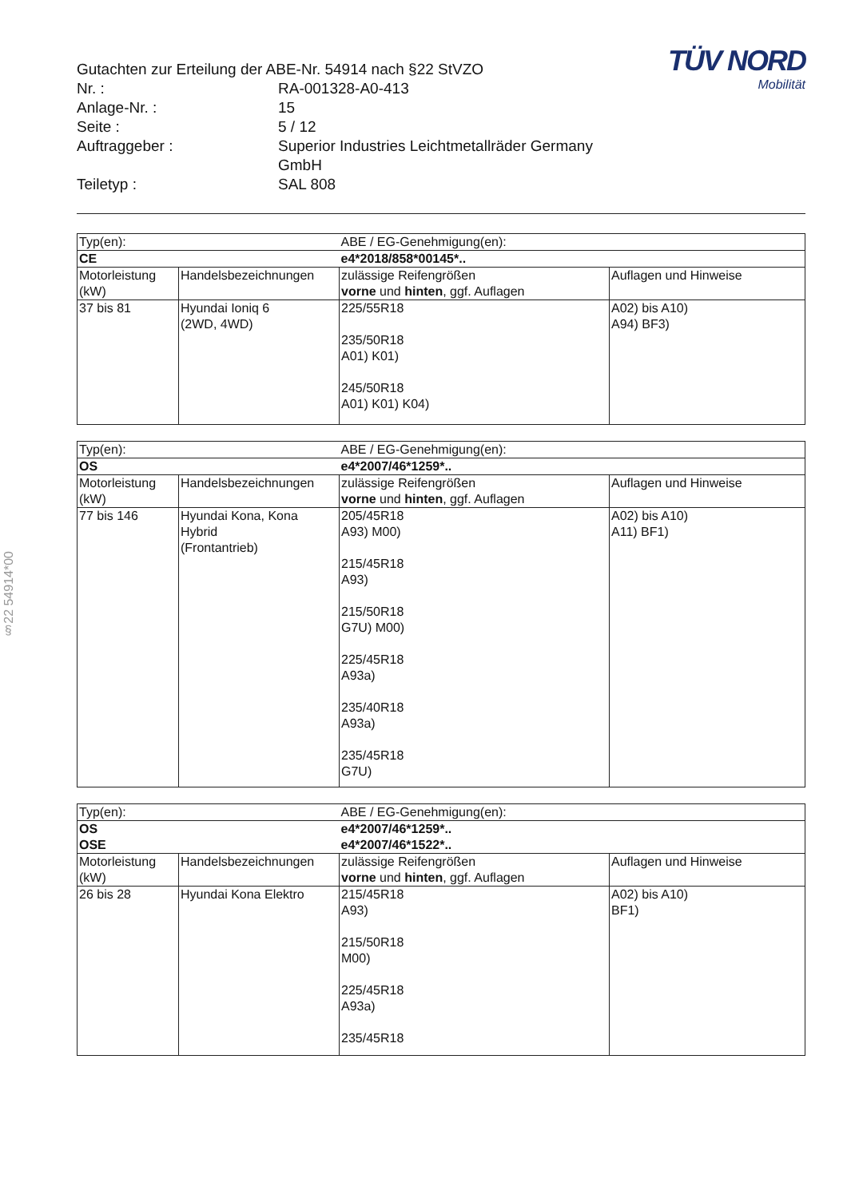§22 54914*00
Gutachten zur Erteilung der ABE-Nr. 54914 nach §22 StVZO
Nr. : RA-001328-A0-413
Anlage-Nr. : 15
Seite : 5 / 12
Auftraggeber : Superior Industries Leichtmetallräder Germany
GmbH
Teiletyp : SAL 808
TÜV NORD
Mobilität
| Typ(en): | | ABE / EG-Genehmigung(en): | |
| CE | | e4*2018/858*00145*.. | |
| Motorleistung (kW) | Handelsbezeichnungen | zulässige Reifengrößen vorne und hinten , ggf. Auflagen | Auflagen und Hinweise |
| 37 bis 81 | Hyundai Ioniq 6 (2WD, 4WD) | 225/55R18 235/50R18 A01) K01) 245/50R18 A01) K01) K04) | A02) bis A10) A94) BF3) |
| Typ(en): | | ABE / EG-Genehmigung(en): | |
| OS | | e4*2007/46*1259*.. | |
| Motorleistung (kW) | Handelsbezeichnungen | zulässige Reifengrößen vorne und hinten , ggf. Auflagen | Auflagen und Hinweise |
| 77 bis 146 | Hyundai Kona, Kona Hybrid (Frontantrieb) | 205/45R18 A93) M00) 215/45R18 A93) 215/50R18 G7U) M00) 225/45R18 A93a) 235/40R18 A93a) 235/45R18 G7U) | A02) bis A10) A11) BF1) |
| Typ(en): | | ABE / EG-Genehmigung(en): | |
| OS OSE | | e4*2007/46*1259*.. e4*2007/46*1522*.. | |
| Motorleistung (kW) | Handelsbezeichnungen | zulässige Reifengrößen vorne und hinten , ggf. Auflagen | Auflagen und Hinweise |
| 26 bis 28 | Hyundai Kona Elektro | 215/45R18 A93) 215/50R18 M00) 225/45R18 A93a) 235/45R18 | A02) bis A10) BF1) |